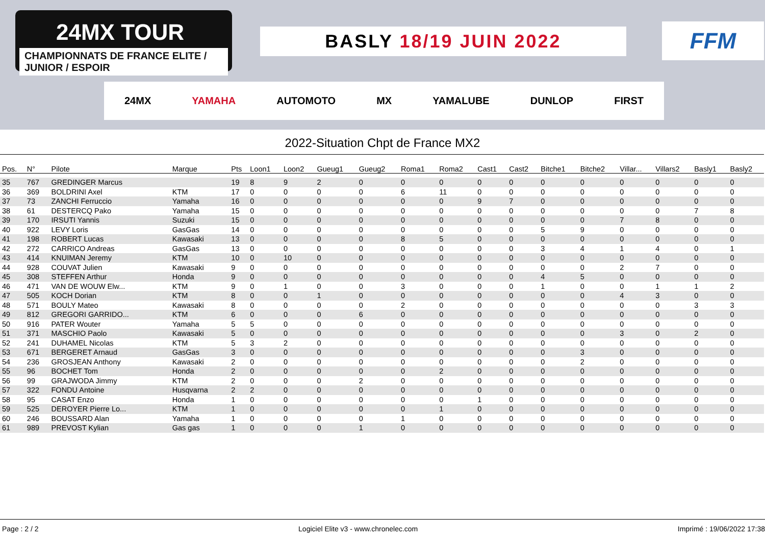24MX TOUR
CHAMPIONNATS DE FRANCE ELITE / JUNIOR / ESPOIR
BASLY 18/19 JUIN 2022 FFM
24MX YAMAHA AUTOMOTO MX YAMALUBE DUNLOP FIRST
2022-Situation Chpt de France MX2
| Pos. | N° | Pilote | Marque | Pts | Loon1 | Loon2 | Gueug1 | Gueug2 | Roma1 | Roma2 | Cast1 | Cast2 | Bitche1 | Bitche2 | Villar... | Villars2 | Basly1 | Basly2 |
| --- | --- | --- | --- | --- | --- | --- | --- | --- | --- | --- | --- | --- | --- | --- | --- | --- | --- | --- |
| 35 | 767 | GREDINGER Marcus | | 19 | 8 | 9 | 2 | 0 | 0 | 0 | 0 | 0 | 0 | 0 | 0 | 0 | 0 | 0 |
| 36 | 369 | BOLDRINI Axel | KTM | 17 | 0 | 0 | 0 | 0 | 6 | 11 | 0 | 0 | 0 | 0 | 0 | 0 | 0 | 0 |
| 37 | 73 | ZANCHI Ferruccio | Yamaha | 16 | 0 | 0 | 0 | 0 | 0 | 0 | 9 | 7 | 0 | 0 | 0 | 0 | 0 | 0 |
| 38 | 61 | DESTERCQ Pako | Yamaha | 15 | 0 | 0 | 0 | 0 | 0 | 0 | 0 | 0 | 0 | 0 | 0 | 0 | 7 | 8 |
| 39 | 170 | IRSUTI Yannis | Suzuki | 15 | 0 | 0 | 0 | 0 | 0 | 0 | 0 | 0 | 0 | 0 | 7 | 8 | 0 | 0 |
| 40 | 922 | LEVY Loris | GasGas | 14 | 0 | 0 | 0 | 0 | 0 | 0 | 0 | 0 | 5 | 9 | 0 | 0 | 0 | 0 |
| 41 | 198 | ROBERT Lucas | Kawasaki | 13 | 0 | 0 | 0 | 0 | 8 | 5 | 0 | 0 | 0 | 0 | 0 | 0 | 0 | 0 |
| 42 | 272 | CARRICO Andreas | GasGas | 13 | 0 | 0 | 0 | 0 | 0 | 0 | 0 | 0 | 3 | 4 | 1 | 4 | 0 | 1 |
| 43 | 414 | KNUIMAN Jeremy | KTM | 10 | 0 | 10 | 0 | 0 | 0 | 0 | 0 | 0 | 0 | 0 | 0 | 0 | 0 | 0 |
| 44 | 928 | COUVAT Julien | Kawasaki | 9 | 0 | 0 | 0 | 0 | 0 | 0 | 0 | 0 | 0 | 0 | 2 | 7 | 0 | 0 |
| 45 | 308 | STEFFEN Arthur | Honda | 9 | 0 | 0 | 0 | 0 | 0 | 0 | 0 | 0 | 4 | 5 | 0 | 0 | 0 | 0 |
| 46 | 471 | VAN DE WOUW Elw... | KTM | 9 | 0 | 1 | 0 | 0 | 3 | 0 | 0 | 0 | 1 | 0 | 0 | 1 | 1 | 2 |
| 47 | 505 | KOCH Dorian | KTM | 8 | 0 | 0 | 1 | 0 | 0 | 0 | 0 | 0 | 0 | 0 | 4 | 3 | 0 | 0 |
| 48 | 571 | BOULY Mateo | Kawasaki | 8 | 0 | 0 | 0 | 0 | 2 | 0 | 0 | 0 | 0 | 0 | 0 | 0 | 3 | 3 |
| 49 | 812 | GREGORI GARRIDO... | KTM | 6 | 0 | 0 | 0 | 6 | 0 | 0 | 0 | 0 | 0 | 0 | 0 | 0 | 0 | 0 |
| 50 | 916 | PATER Wouter | Yamaha | 5 | 5 | 0 | 0 | 0 | 0 | 0 | 0 | 0 | 0 | 0 | 0 | 0 | 0 | 0 |
| 51 | 371 | MASCHIO Paolo | Kawasaki | 5 | 0 | 0 | 0 | 0 | 0 | 0 | 0 | 0 | 0 | 0 | 3 | 0 | 2 | 0 |
| 52 | 241 | DUHAMEL Nicolas | KTM | 5 | 3 | 2 | 0 | 0 | 0 | 0 | 0 | 0 | 0 | 0 | 0 | 0 | 0 | 0 |
| 53 | 671 | BERGERET Arnaud | GasGas | 3 | 0 | 0 | 0 | 0 | 0 | 0 | 0 | 0 | 0 | 3 | 0 | 0 | 0 | 0 |
| 54 | 236 | GROSJEAN Anthony | Kawasaki | 2 | 0 | 0 | 0 | 0 | 0 | 0 | 0 | 0 | 0 | 2 | 0 | 0 | 0 | 0 |
| 55 | 96 | BOCHET Tom | Honda | 2 | 0 | 0 | 0 | 0 | 0 | 2 | 0 | 0 | 0 | 0 | 0 | 0 | 0 | 0 |
| 56 | 99 | GRAJWODA Jimmy | KTM | 2 | 0 | 0 | 0 | 2 | 0 | 0 | 0 | 0 | 0 | 0 | 0 | 0 | 0 | 0 |
| 57 | 322 | FONDU Antoine | Husqvarna | 2 | 2 | 0 | 0 | 0 | 0 | 0 | 0 | 0 | 0 | 0 | 0 | 0 | 0 | 0 |
| 58 | 95 | CASAT Enzo | Honda | 1 | 0 | 0 | 0 | 0 | 0 | 0 | 1 | 0 | 0 | 0 | 0 | 0 | 0 | 0 |
| 59 | 525 | DEROYER Pierre Lo... | KTM | 1 | 0 | 0 | 0 | 0 | 0 | 1 | 0 | 0 | 0 | 0 | 0 | 0 | 0 | 0 |
| 60 | 246 | BOUSSARD Alan | Yamaha | 1 | 0 | 0 | 0 | 0 | 1 | 0 | 0 | 0 | 0 | 0 | 0 | 0 | 0 | 0 |
| 61 | 989 | PREVOST Kylian | Gas gas | 1 | 0 | 0 | 0 | 1 | 0 | 0 | 0 | 0 | 0 | 0 | 0 | 0 | 0 | 0 |
Page : 2 / 2 Logiciel Elite v3 - www.chronelec.com Imprimé : 19/06/2022 17:38